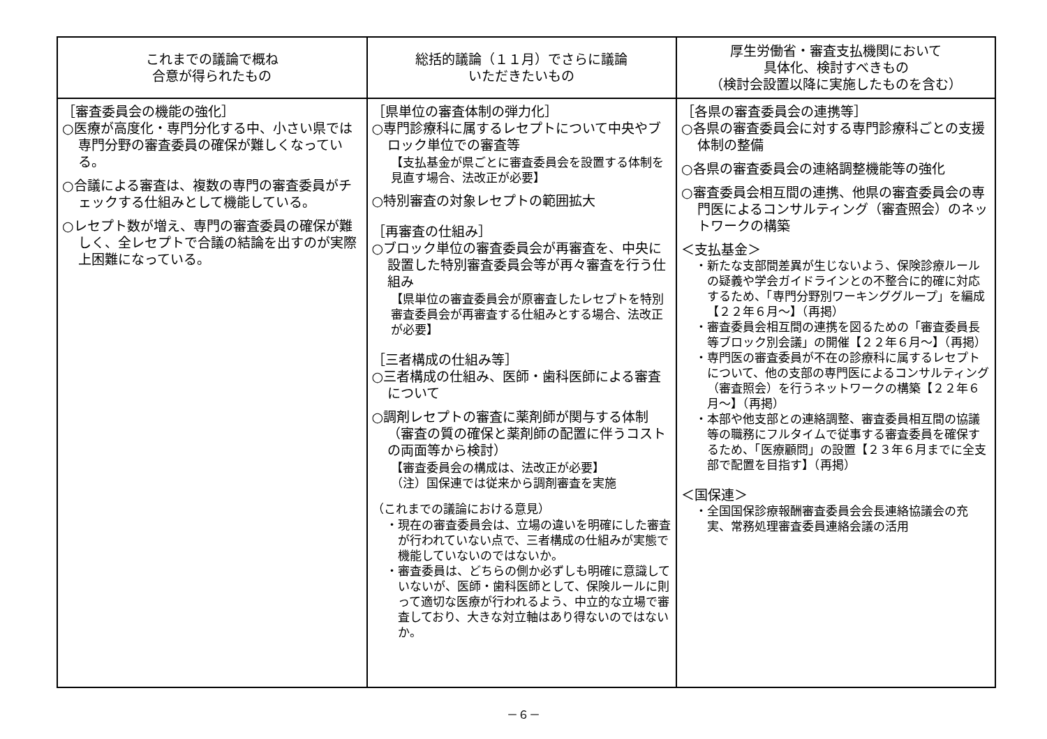| これまでの議論で概ね 合意が得られたもの | 総括的議論（１１月）でさらに議論 いただきたいもの | 厚生労働省・審査支払機関において 具体化、検討すべきもの （検討会設置以降に実施したものを含む） |
| --- | --- | --- |
| ［審査委員会の機能の強化］ ○医療が高度化・専門分化する中、小さい県では専門分野の審査委員の確保が難しくなっている。 ○合議による審査は、複数の専門の審査委員がチェックする仕組みとして機能している。 ○レセプト数が増え、専門の審査委員の確保が難しく、全レセプトで合議の結論を出すのが実際上困難になっている。 | ［県単位の審査体制の弾力化］ ○専門診療科に属するレセプトについて中央やブロック単位での審査等 【支払基金が県ごとに審査委員会を設置する体制を見直す場合、法改正が必要】 ○特別審査の対象レセプトの範囲拡大 ［再審査の仕組み］ ○ブロック単位の審査委員会が再審査を、中央に設置した特別審査委員会等が再々審査を行う仕組み 【県単位の審査委員会が原審査したレセプトを特別審査委員会が再審査する仕組みとする場合、法改正が必要】 ［三者構成の仕組み等］ ○三者構成の仕組み、医師・歯科医師による審査について ○調剤レセプトの審査に薬剤師が関与する体制（審査の質の確保と薬剤師の配置に伴うコストの両面等から検討） 【審査委員会の構成は、法改正が必要】 （注）国保連では従来から調剤審査を実施 （これまでの議論における意見） ・現在の審査委員会は、立場の違いを明確にした審査が行われていない点で、三者構成の仕組みが実態で機能していないのではないか。 ・審査委員は、どちらの側か必ずしも明確に意識していないが、医師・歯科医師として、保険ルールに則って適切な医療が行われるよう、中立的な立場で審査しており、大きな対立軸はあり得ないのではないか。 | ［各県の審査委員会の連携等］ ○各県の審査委員会に対する専門診療科ごとの支援体制の整備 ○各県の審査委員会の連絡調整機能等の強化 ○審査委員会相互間の連携、他県の審査委員会の専門医によるコンサルティング（審査照会）のネットワークの構築 ＜支払基金＞ ・新たな支部間差異が生じないよう、保険診療ルールの疑義や学会ガイドラインとの不整合に的確に対応するため、「専門分野別ワーキンググループ」を編成【２２年６月～】（再掲） ・審査委員会相互間の連携を図るための「審査委員長等ブロック別会議」の開催【２２年６月～】（再掲） ・専門医の審査委員が不在の診療科に属するレセプトについて、他の支部の専門医によるコンサルティング（審査照会）を行うネットワークの構築【２２年６月～】（再掲） ・本部や他支部との連絡調整、審査委員相互間の協議等の職務にフルタイムで従事する審査委員を確保するため、「医療顧問」の設置【２３年６月までに全支部で配置を目指す】（再掲） ＜国保連＞ ・全国国保診療報酬審査委員会会長連絡協議会の充実、常務処理審査委員連絡会議の活用 |
－６－